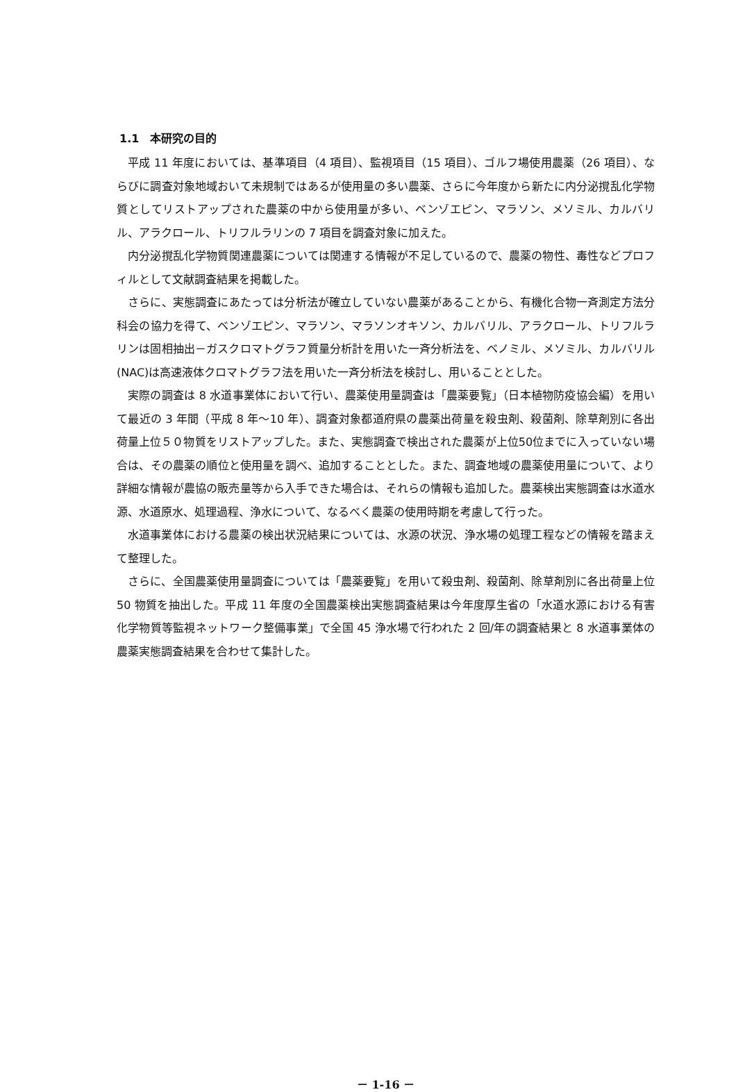1.1　本研究の目的
平成 11 年度においては、基準項目（4 項目）、監視項目（15 項目）、ゴルフ場使用農薬（26 項目）、ならびに調査対象地域おいて未規制ではあるが使用量の多い農薬、さらに今年度から新たに内分泌撹乱化学物質としてリストアップされた農薬の中から使用量が多い、ベンゾエピン、マラソン、メソミル、カルバリル、アラクロール、トリフルラリンの 7 項目を調査対象に加えた。
内分泌撹乱化学物質関連農薬については関連する情報が不足しているので、農薬の物性、毒性などプロフィルとして文献調査結果を掲載した。
さらに、実態調査にあたっては分析法が確立していない農薬があることから、有機化合物一斉測定方法分科会の協力を得て、ベンゾエピン、マラソン、マラソンオキソン、カルバリル、アラクロール、トリフルラリンは固相抽出－ガスクロマトグラフ質量分析計を用いた一斉分析法を、ベノミル、メソミル、カルバリル(NAC)は高速液体クロマトグラフ法を用いた一斉分析法を検討し、用いることとした。
実際の調査は 8 水道事業体において行い、農薬使用量調査は「農薬要覧」（日本植物防疫協会編）を用いて最近の 3 年間（平成 8 年～10 年）、調査対象都道府県の農薬出荷量を殺虫剤、殺菌剤、除草剤別に各出荷量上位５０物質をリストアップした。また、実態調査で検出された農薬が上位50位までに入っていない場合は、その農薬の順位と使用量を調べ、追加することとした。また、調査地域の農薬使用量について、より詳細な情報が農協の販売量等から入手できた場合は、それらの情報も追加した。農薬検出実態調査は水道水源、水道原水、処理過程、浄水について、なるべく農薬の使用時期を考慮して行った。
水道事業体における農薬の検出状況結果については、水源の状況、浄水場の処理工程などの情報を踏まえて整理した。
さらに、全国農薬使用量調査については「農薬要覧」を用いて殺虫剤、殺菌剤、除草剤別に各出荷量上位 50 物質を抽出した。平成 11 年度の全国農薬検出実態調査結果は今年度厚生省の「水道水源における有害化学物質等監視ネットワーク整備事業」で全国 45 浄水場で行われた 2 回/年の調査結果と 8 水道事業体の農薬実態調査結果を合わせて集計した。
－ 1-16 －